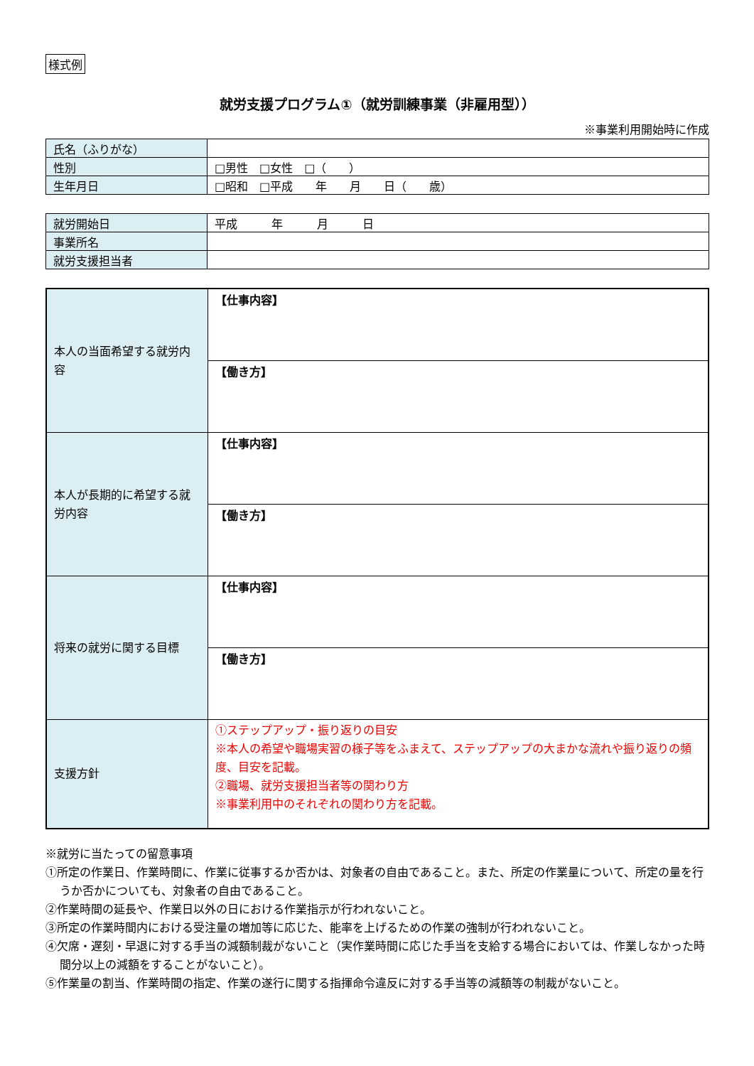様式例
就労支援プログラム①（就労訓練事業（非雇用型））
※事業利用開始時に作成
| 氏名（ふりがな） | |
| 性別 | □男性 □女性 □（ ） |
| 生年月日 | □昭和 □平成 年 月 日（ 歳） |
| 就労開始日 | 平成 年 月 日 |
| 事業所名 | |
| 就労支援担当者 | |
| 本人の当面希望する就労内容 | 【仕事内容】 |
| | 【働き方】 |
| 本人が長期的に希望する就労内容 | 【仕事内容】 |
| | 【働き方】 |
| 将来の就労に関する目標 | 【仕事内容】 |
| | 【働き方】 |
| 支援方針 | ①ステップアップ・振り返りの目安 ※本人の希望や職場実習の様子等をふまえて、ステップアップの大まかな流れや振り返りの頻度、目安を記載。 ②職場、就労支援担当者等の関わり方 ※事業利用中のそれぞれの関わり方を記載。 |
※就労に当たっての留意事項
①所定の作業日、作業時間に、作業に従事するか否かは、対象者の自由であること。また、所定の作業量について、所定の量を行うか否かについても、対象者の自由であること。
②作業時間の延長や、作業日以外の日における作業指示が行われないこと。
③所定の作業時間内における受注量の増加等に応じた、能率を上げるための作業の強制が行われないこと。
④欠席・遅刻・早退に対する手当の減額制裁がないこと（実作業時間に応じた手当を支給する場合においては、作業しなかった時間分以上の減額をすることがないこと）。
⑤作業量の割当、作業時間の指定、作業の遂行に関する指揮命令違反に対する手当等の減額等の制裁がないこと。